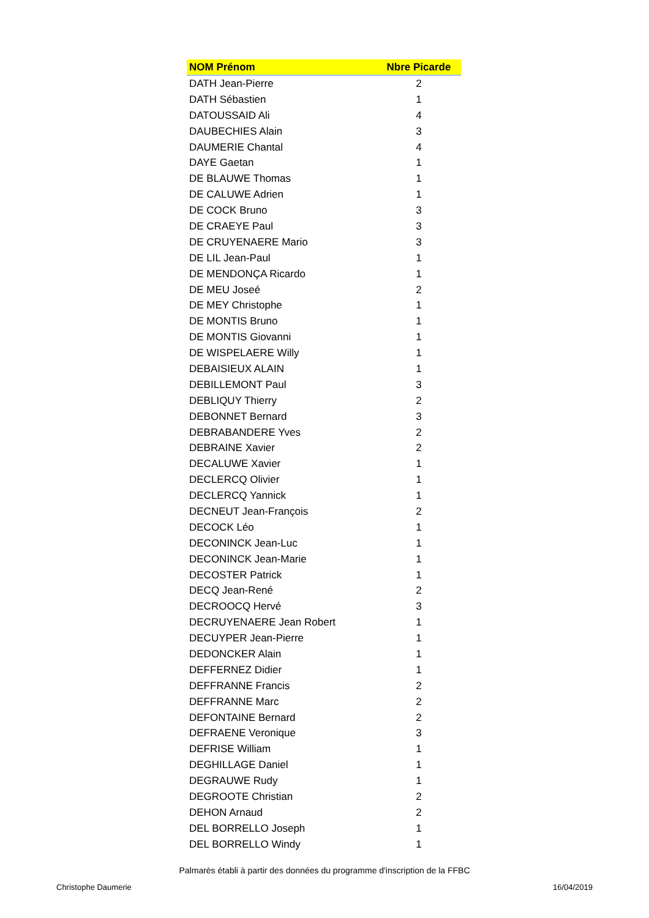| NOM Prénom | Nbre Picarde |
| --- | --- |
| DATH Jean-Pierre | 2 |
| DATH Sébastien | 1 |
| DATOUSSAID Ali | 4 |
| DAUBECHIES Alain | 3 |
| DAUMERIE Chantal | 4 |
| DAYE Gaetan | 1 |
| DE BLAUWE Thomas | 1 |
| DE CALUWE Adrien | 1 |
| DE COCK Bruno | 3 |
| DE CRAEYE Paul | 3 |
| DE CRUYENAERE Mario | 3 |
| DE LIL Jean-Paul | 1 |
| DE MENDONÇA Ricardo | 1 |
| DE MEU Joseé | 2 |
| DE MEY Christophe | 1 |
| DE MONTIS Bruno | 1 |
| DE MONTIS Giovanni | 1 |
| DE WISPELAERE Willy | 1 |
| DEBAISIEUX ALAIN | 1 |
| DEBILLEMONT Paul | 3 |
| DEBLIQUY Thierry | 2 |
| DEBONNET Bernard | 3 |
| DEBRABANDERE Yves | 2 |
| DEBRAINE Xavier | 2 |
| DECALUWE Xavier | 1 |
| DECLERCQ Olivier | 1 |
| DECLERCQ Yannick | 1 |
| DECNEUT Jean-François | 2 |
| DECOCK Léo | 1 |
| DECONINCK Jean-Luc | 1 |
| DECONINCK Jean-Marie | 1 |
| DECOSTER Patrick | 1 |
| DECQ Jean-René | 2 |
| DECROOCQ Hervé | 3 |
| DECRUYENAERE Jean Robert | 1 |
| DECUYPER Jean-Pierre | 1 |
| DEDONCKER Alain | 1 |
| DEFFERNEZ Didier | 1 |
| DEFFRANNE Francis | 2 |
| DEFFRANNE Marc | 2 |
| DEFONTAINE Bernard | 2 |
| DEFRAENE Veronique | 3 |
| DEFRISE William | 1 |
| DEGHILLAGE Daniel | 1 |
| DEGRAUWE Rudy | 1 |
| DEGROOTE Christian | 2 |
| DEHON Arnaud | 2 |
| DEL BORRELLO Joseph | 1 |
| DEL BORRELLO Windy | 1 |
Palmarès établi à partir des données du programme d'inscription de la FFBC
Christophe Daumerie 16/04/2019